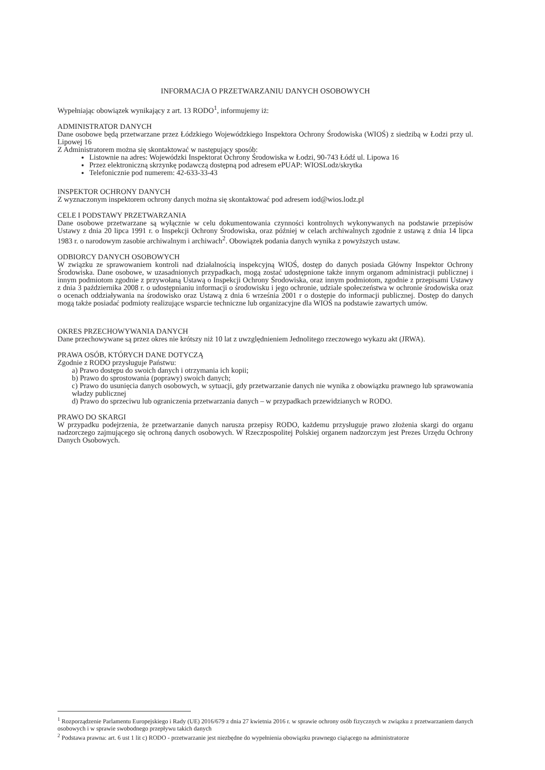INFORMACJA O PRZETWARZANIU DANYCH OSOBOWYCH
Wypełniając obowiązek wynikający z art. 13 RODO<sup>1</sup>, informujemy iż:
ADMINISTRATOR DANYCH
Dane osobowe będą przetwarzane przez Łódzkiego Wojewódzkiego Inspektora Ochrony Środowiska (WIOŚ) z siedzibą w Łodzi przy ul. Lipowej 16
Z Administratorem można się skontaktować w następujący sposób:
Listownie na adres: Wojewódzki Inspektorat Ochrony Środowiska w Łodzi, 90-743 Łódź ul. Lipowa 16
Przez elektroniczną skrzynkę podawczą dostępną pod adresem ePUAP: WIOSLodz/skrytka
Telefonicznie pod numerem: 42-633-33-43
INSPEKTOR OCHRONY DANYCH
Z wyznaczonym inspektorem ochrony danych można się skontaktować pod adresem iod@wios.lodz.pl
CELE I PODSTAWY PRZETWARZANIA
Dane osobowe przetwarzane są wyłącznie w celu dokumentowania czynności kontrolnych wykonywanych na podstawie przepisów Ustawy z dnia 20 lipca 1991 r. o Inspekcji Ochrony Środowiska, oraz później w celach archiwalnych zgodnie z ustawą z dnia 14 lipca 1983 r. o narodowym zasobie archiwalnym i archiwach<sup>2</sup>. Obowiązek podania danych wynika z powyższych ustaw.
ODBIORCY DANYCH OSOBOWYCH
W związku ze sprawowaniem kontroli nad działalnością inspekcyjną WIOŚ, dostęp do danych posiada Główny Inspektor Ochrony Środowiska. Dane osobowe, w uzasadnionych przypadkach, mogą zostać udostępnione także innym organom administracji publicznej i innym podmiotom zgodnie z przywołaną Ustawą o Inspekcji Ochrony Środowiska, oraz innym podmiotom, zgodnie z przepisami Ustawy z dnia 3 października 2008 r. o udostępnianiu informacji o środowisku i jego ochronie, udziale społeczeństwa w ochronie środowiska oraz o ocenach oddziaływania na środowisko oraz Ustawą z dnia 6 września 2001 r o dostępie do informacji publicznej. Dostęp do danych mogą także posiadać podmioty realizujące wsparcie techniczne lub organizacyjne dla WIOŚ na podstawie zawartych umów.
OKRES PRZECHOWYWANIA DANYCH
Dane przechowywane są przez okres nie krótszy niż 10 lat z uwzględnieniem Jednolitego rzeczowego wykazu akt (JRWA).
PRAWA OSÓB, KTÓRYCH DANE DOTYCZĄ
Zgodnie z RODO przysługuje Państwu:
a) Prawo dostępu do swoich danych i otrzymania ich kopii;
b) Prawo do sprostowania (poprawy) swoich danych;
c) Prawo do usunięcia danych osobowych, w sytuacji, gdy przetwarzanie danych nie wynika z obowiązku prawnego lub sprawowania władzy publicznej
d) Prawo do sprzeciwu lub ograniczenia przetwarzania danych – w przypadkach przewidzianych w RODO.
PRAWO DO SKARGI
W przypadku podejrzenia, że przetwarzanie danych narusza przepisy RODO, każdemu przysługuje prawo złożenia skargi do organu nadzorczego zajmującego się ochroną danych osobowych. W Rzeczpospolitej Polskiej organem nadzorczym jest Prezes Urzędu Ochrony Danych Osobowych.
<sup>1</sup> Rozporządzenie Parlamentu Europejskiego i Rady (UE) 2016/679 z dnia 27 kwietnia 2016 r. w sprawie ochrony osób fizycznych w związku z przetwarzaniem danych osobowych i w sprawie swobodnego przepływu takich danych
<sup>2</sup> Podstawa prawna: art. 6 ust 1 lit c) RODO - przetwarzanie jest niezbędne do wypełnienia obowiązku prawnego ciążącego na administratorze